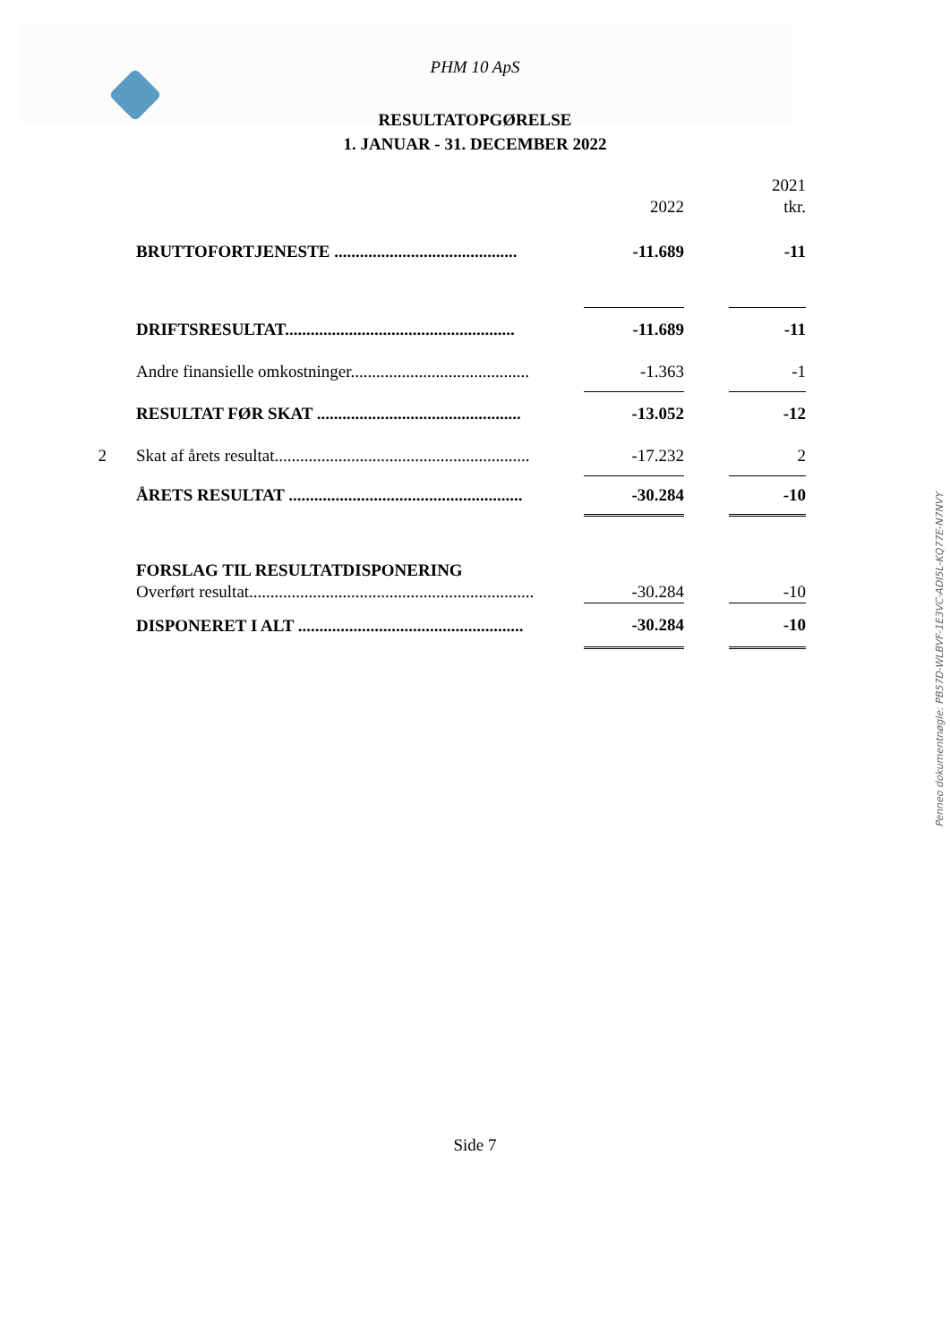PHM 10 ApS
RESULTATOPGØRELSE
1. JANUAR - 31. DECEMBER 2022
| | | | | 2021 |
| | | 2022 | | tkr. |
| | BRUTTOFORTJENESTE ........................................... | -11.689 | | -11 |
| | DRIFTSRESULTAT...................................................... | -11.689 | | -11 |
| | Andre finansielle omkostninger.......................................... | -1.363 | | -1 |
| | RESULTAT FØR SKAT ................................................ | -13.052 | | -12 |
| 2 | Skat af årets resultat............................................................ | -17.232 | | 2 |
| | ÅRETS RESULTAT ....................................................... | -30.284 | | -10 |
| | FORSLAG TIL RESULTATDISPONERING | | | |
| | Overført resultat................................................................... | -30.284 | | -10 |
| | DISPONERET I ALT ..................................................... | -30.284 | | -10 |
Penneo dokumentnøgle: PB57D-WLBVF-1E3VC-ADI5L-KQ77E-N7NVY
Side 7